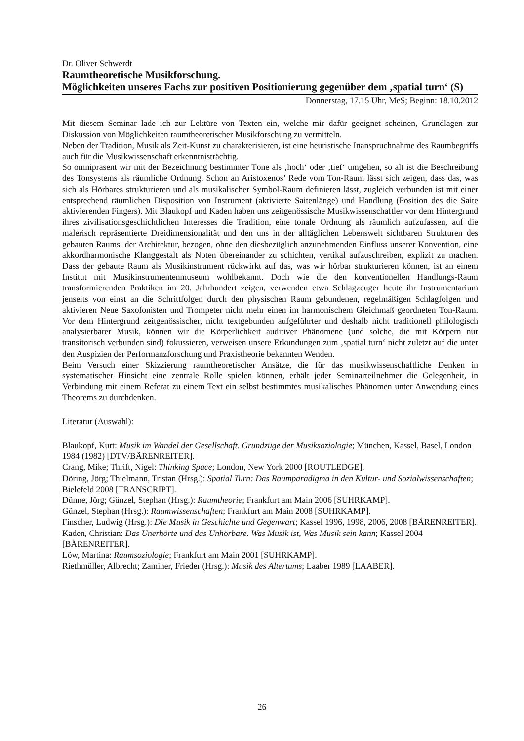Dr. Oliver Schwerdt
Raumtheoretische Musikforschung.
Möglichkeiten unseres Fachs zur positiven Positionierung gegenüber dem ‚spatial turn‘ (S)
Donnerstag, 17.15 Uhr, MeS; Beginn: 18.10.2012
Mit diesem Seminar lade ich zur Lektüre von Texten ein, welche mir dafür geeignet scheinen, Grundlagen zur Diskussion von Möglichkeiten raumtheoretischer Musikforschung zu vermitteln.
Neben der Tradition, Musik als Zeit-Kunst zu charakterisieren, ist eine heuristische Inanspruchnahme des Raumbegriffs auch für die Musikwissenschaft erkenntnisträchtig.
So omnipräsent wir mit der Bezeichnung bestimmter Töne als ‚hoch‘ oder ‚tief‘ umgehen, so alt ist die Beschreibung des Tonsystems als räumliche Ordnung. Schon an Aristoxenos’ Rede vom Ton-Raum lässt sich zeigen, dass das, was sich als Hörbares strukturieren und als musikalischer Symbol-Raum definieren lässt, zugleich verbunden ist mit einer entsprechend räumlichen Disposition von Instrument (aktivierte Saitenlänge) und Handlung (Position des die Saite aktivierenden Fingers). Mit Blaukopf und Kaden haben uns zeitgenössische Musikwissenschaftler vor dem Hintergrund ihres zivilisationsgeschichtlichen Interesses die Tradition, eine tonale Ordnung als räumlich aufzufassen, auf die malerisch repräsentierte Dreidimensionalität und den uns in der alltäglichen Lebenswelt sichtbaren Strukturen des gebauten Raums, der Architektur, bezogen, ohne den diesbezüglich anzunehmenden Einfluss unserer Konvention, eine akkordharmonische Klanggestalt als Noten übereinander zu schichten, vertikal aufzuschreiben, explizit zu machen. Dass der gebaute Raum als Musikinstrument rückwirkt auf das, was wir hörbar strukturieren können, ist an einem Institut mit Musikinstrumentenmuseum wohlbekannt. Doch wie die den konventionellen Handlungs-Raum transformierenden Praktiken im 20. Jahrhundert zeigen, verwenden etwa Schlagzeuger heute ihr Instrumentarium jenseits von einst an die Schrittfolgen durch den physischen Raum gebundenen, regelmäßigen Schlagfolgen und aktivieren Neue Saxofonisten und Trompeter nicht mehr einen im harmonischem Gleichmaß geordneten Ton-Raum. Vor dem Hintergrund zeitgenössischer, nicht textgebunden aufgeführter und deshalb nicht traditionell philologisch analysierbarer Musik, können wir die Körperlichkeit auditiver Phänomene (und solche, die mit Körpern nur transitorisch verbunden sind) fokussieren, verweisen unsere Erkundungen zum ‚spatial turn‘ nicht zuletzt auf die unter den Auspizien der Performanzforschung und Praxistheorie bekannten Wenden.
Beim Versuch einer Skizzierung raumtheoretischer Ansätze, die für das musikwissenschaftliche Denken in systematischer Hinsicht eine zentrale Rolle spielen können, erhält jeder Seminarteilnehmer die Gelegenheit, in Verbindung mit einem Referat zu einem Text ein selbst bestimmtes musikalisches Phänomen unter Anwendung eines Theorems zu durchdenken.
Literatur (Auswahl):
Blaukopf, Kurt: Musik im Wandel der Gesellschaft. Grundzüge der Musiksoziologie; München, Kassel, Basel, London 1984 (1982) [DTV/BÄRENREITER].
Crang, Mike; Thrift, Nigel: Thinking Space; London, New York 2000 [ROUTLEDGE].
Döring, Jörg; Thielmann, Tristan (Hrsg.): Spatial Turn: Das Raumparadigma in den Kultur- und Sozialwissenschaften; Bielefeld 2008 [TRANSCRIPT].
Dünne, Jörg; Günzel, Stephan (Hrsg.): Raumtheorie; Frankfurt am Main 2006 [SUHRKAMP].
Günzel, Stephan (Hrsg.): Raumwissenschaften; Frankfurt am Main 2008 [SUHRKAMP].
Finscher, Ludwig (Hrsg.): Die Musik in Geschichte und Gegenwart; Kassel 1996, 1998, 2006, 2008 [BÄRENREITER].
Kaden, Christian: Das Unerhörte und das Unhörbare. Was Musik ist, Was Musik sein kann; Kassel 2004 [BÄRENREITER].
Löw, Martina: Raumsoziologie; Frankfurt am Main 2001 [SUHRKAMP].
Riethmüller, Albrecht; Zaminer, Frieder (Hrsg.): Musik des Altertums; Laaber 1989 [LAABER].
26